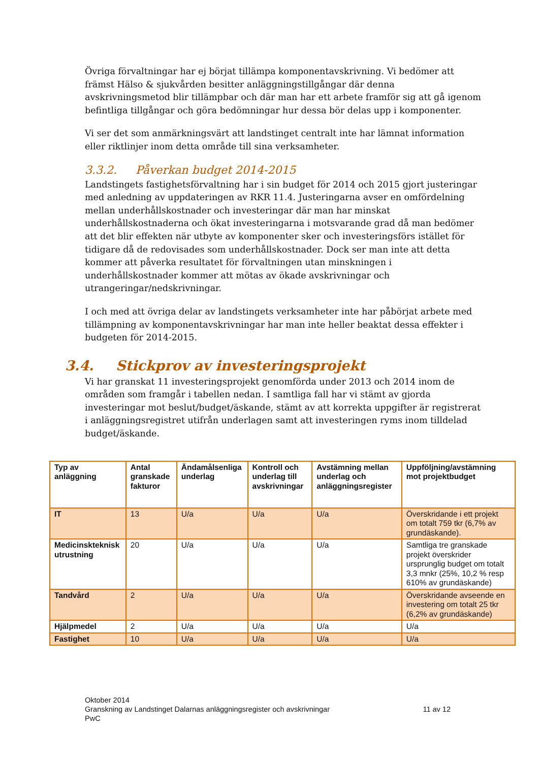Övriga förvaltningar har ej börjat tillämpa komponentavskrivning. Vi bedömer att främst Hälso & sjukvården besitter anläggningstillgångar där denna avskrivningsmetod blir tillämpbar och där man har ett arbete framför sig att gå igenom befintliga tillgångar och göra bedömningar hur dessa bör delas upp i komponenter.
Vi ser det som anmärkningsvärt att landstinget centralt inte har lämnat information eller riktlinjer inom detta område till sina verksamheter.
3.3.2. Påverkan budget 2014-2015
Landstingets fastighetsförvaltning har i sin budget för 2014 och 2015 gjort justeringar med anledning av uppdateringen av RKR 11.4. Justeringarna avser en omfördelning mellan underhållskostnader och investeringar där man har minskat underhållskostnaderna och ökat investeringarna i motsvarande grad då man bedömer att det blir effekten när utbyte av komponenter sker och investeringsförs istället för tidigare då de redovisades som underhållskostnader. Dock ser man inte att detta kommer att påverka resultatet för förvaltningen utan minskningen i underhållskostnader kommer att mötas av ökade avskrivningar och utrangeringar/nedskrivningar.
I och med att övriga delar av landstingets verksamheter inte har påbörjat arbete med tillämpning av komponentavskrivningar har man inte heller beaktat dessa effekter i budgeten för 2014-2015.
3.4. Stickprov av investeringsprojekt
Vi har granskat 11 investeringsprojekt genomförda under 2013 och 2014 inom de områden som framgår i tabellen nedan. I samtliga fall har vi stämt av gjorda investeringar mot beslut/budget/äskande, stämt av att korrekta uppgifter är registrerat i anläggningsregistret utifrån underlagen samt att investeringen ryms inom tilldelad budget/äskande.
| Typ av anläggning | Antal granskade fakturor | Ändamålsenliga underlag | Kontroll och underlag till avskrivningar | Avstämning mellan underlag och anläggningsregister | Uppföljning/avstämning mot projektbudget |
| --- | --- | --- | --- | --- | --- |
| IT | 13 | U/a | U/a | U/a | Överskridande i ett projekt om totalt 759 tkr (6,7% av grundäskande). |
| Medicinskteknisk utrustning | 20 | U/a | U/a | U/a | Samtliga tre granskade projekt överskrider ursprunglig budget om totalt 3,3 mnkr (25%, 10,2 % resp 610% av grundäskande) |
| Tandvård | 2 | U/a | U/a | U/a | Överskridande avseende en investering om totalt 25 tkr (6,2% av grundäskande) |
| Hjälpmedel | 2 | U/a | U/a | U/a | U/a |
| Fastighet | 10 | U/a | U/a | U/a | U/a |
Oktober 2014
Granskning av Landstinget Dalarnas anläggningsregister och avskrivningar 11 av 12
PwC